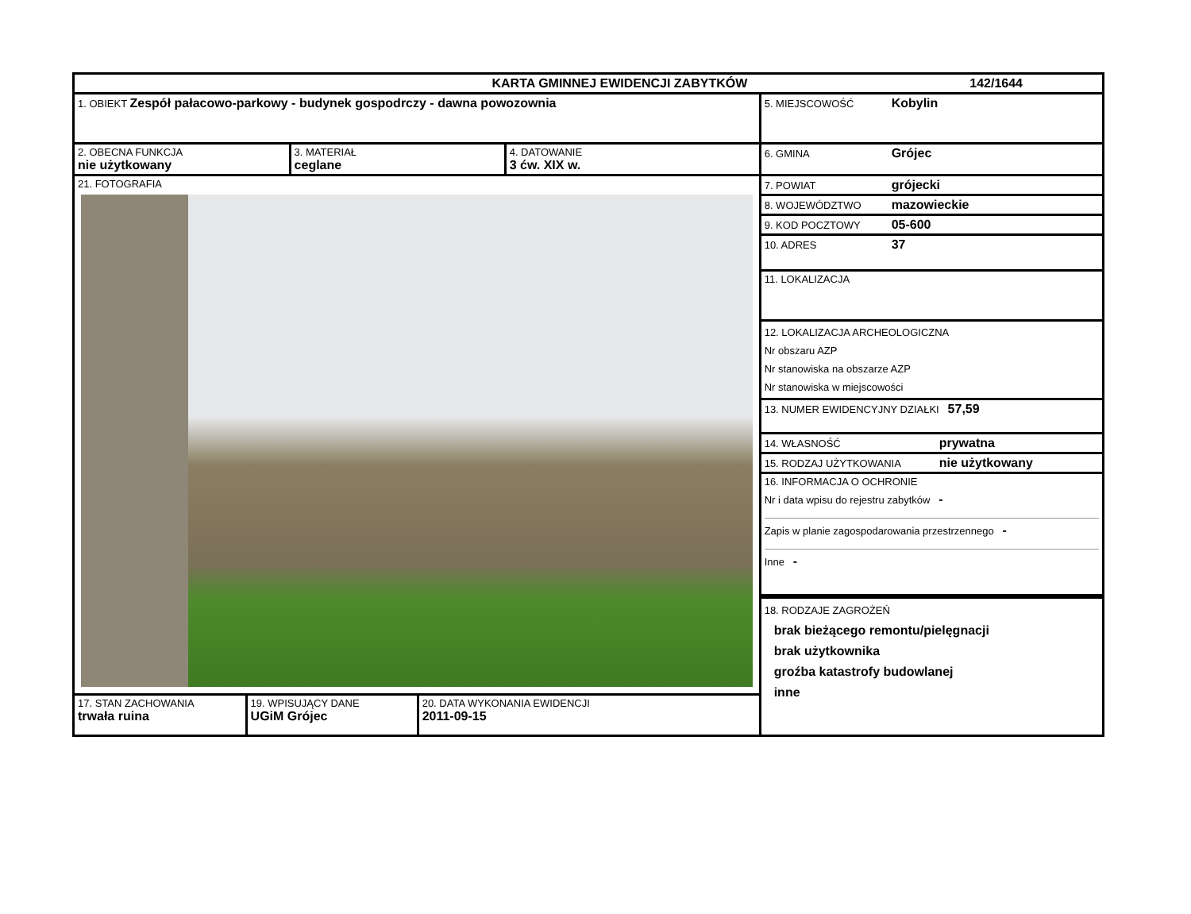| KARTA GMINNEJ EWIDENCJI ZABYTKÓW 142/1644 | |
| 1. OBIEKT Zespół pałacowo-parkowy - budynek gospodrczy - dawna powozownia | 5. MIEJSCOWOŚĆ Kobylin |
| / 2. OBECNA FUNKCJA nie użytkowany / 3. MATERIAŁ ceglane / 4. DATOWANIE 3 ćw. XIX w. / | 6. GMINA Grójec |
| 21. FOTOGRAFIA | 7. POWIAT grójecki 8. WOJEWÓDZTWO mazowieckie 9. KOD POCZTOWY 05-600 10. ADRES 37 11. LOKALIZACJA 12. LOKALIZACJA ARCHEOLOGICZNA Nr obszaru AZP Nr stanowiska na obszarze AZP Nr stanowiska w miejscowości 13. NUMER EWIDENCYJNY DZIAŁKI 57,59 14. WŁASNOŚĆ prywatna 15. RODZAJ UŻYTKOWANIA nie użytkowany 16. INFORMACJA O OCHRONIE Nr i data wpisu do rejestru zabytków - Zapis w planie zagospodarowania przestrzennego - Inne - |
| | 18. RODZAJE ZAGROŻEŃ brak bieżącego remontu/pielęgnacji brak użytkownika groźba katastrofy budowlanej inne |
| / 17. STAN ZACHOWANIA trwała ruina / 19. WPISUJĄCY DANE UGiM Grójec / 20. DATA WYKONANIA EWIDENCJI 2011-09-15 / | |